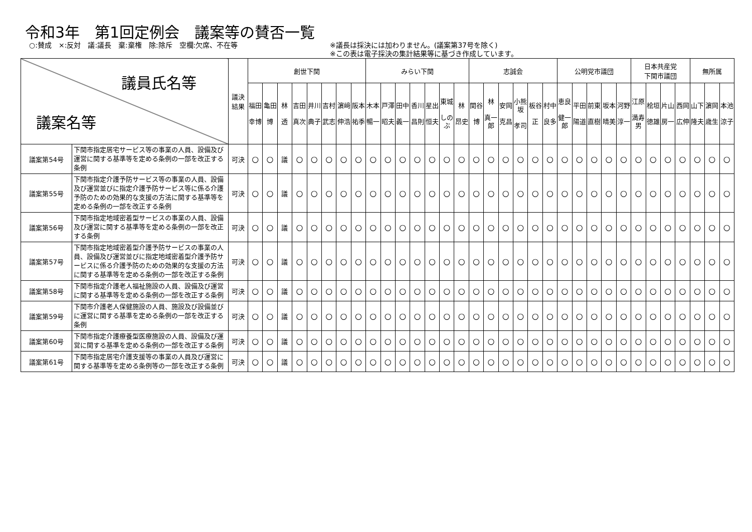令和3年　第1回定例会　議案等の賛否一覧
○:賛成　×:反対　議:議長　棄:棄権　除:除斥　空欄:欠席、不在等 ※議長は採決には加わりません。(議案第37号を除く)
※この表は電子採決の集計結果等に基づき作成しています。
| 議員氏名等 議案名等 | | 議決 結果 | 創世下関 | | | | | | | | みらい下関 | | | | | | | 志誠会 | | | | | | 公明党市議団 | | | | | 日本共産党 下関市議団 | | | | 無所属 | | |
| --- | --- | --- | --- | --- | --- | --- | --- | --- | --- | --- | --- | --- | --- | --- | --- | --- | --- | --- | --- | --- | --- | --- | --- | --- | --- | --- | --- | --- | --- | --- | --- | --- | --- | --- | --- |
| | | | 福田 幸博 | 亀田 博 | 林 透 | 吉田 真次 | 井川 典子 | 吉村 武志 | 濵﨑 伸浩 | 阪本 祐季 | 木本 暢一 | 戸澤 昭夫 | 田中 義一 | 香川 昌則 | 星出 恒夫 | 東城 しのぶ | 林 昂史 | 関谷 博 | 林 真一郎 | 安岡 克昌 | 小熊坂 孝司 | 板谷 正 | 村中 良多 | 恵良 健一郎 | 平田 陽道 | 前東 直樹 | 坂本 晴美 | 河野 淳一 | 江原 満寿男 | 桧垣 徳雄 | 片山 房一 | 西岡 広伸 | 山下 隆夫 | 濵岡 歳生 | 本池 涼子 |
| 議案第54号 | 下関市指定居宅サービス等の事業の人員、設備及び運営に関する基準等を定める条例の一部を改正する条例 | 可決 | ○ | ○ | 議 | ○ | ○ | ○ | ○ | ○ | ○ | ○ | ○ | ○ | ○ | ○ | ○ | ○ | ○ | ○ | ○ | ○ | ○ | ○ | ○ | ○ | ○ | ○ | ○ | ○ | ○ | ○ | ○ | ○ | ○ |
| 議案第55号 | 下関市指定介護予防サービス等の事業の人員、設備及び運営並びに指定介護予防サービス等に係る介護予防のための効果的な支援の方法に関する基準等を定める条例の一部を改正する条例 | 可決 | ○ | ○ | 議 | ○ | ○ | ○ | ○ | ○ | ○ | ○ | ○ | ○ | ○ | ○ | ○ | ○ | ○ | ○ | ○ | ○ | ○ | ○ | ○ | ○ | ○ | ○ | ○ | ○ | ○ | ○ | ○ | ○ | ○ |
| 議案第56号 | 下関市指定地域密着型サービスの事業の人員、設備及び運営に関する基準等を定める条例の一部を改正する条例 | 可決 | ○ | ○ | 議 | ○ | ○ | ○ | ○ | ○ | ○ | ○ | ○ | ○ | ○ | ○ | ○ | ○ | ○ | ○ | ○ | ○ | ○ | ○ | ○ | ○ | ○ | ○ | ○ | ○ | ○ | ○ | ○ | ○ | ○ |
| 議案第57号 | 下関市指定地域密着型介護予防サービスの事業の人員、設備及び運営並びに指定地域密着型介護予防サービスに係る介護予防のための効果的な支援の方法に関する基準等を定める条例の一部を改正する条例 | 可決 | ○ | ○ | 議 | ○ | ○ | ○ | ○ | ○ | ○ | ○ | ○ | ○ | ○ | ○ | ○ | ○ | ○ | ○ | ○ | ○ | ○ | ○ | ○ | ○ | ○ | ○ | ○ | ○ | ○ | ○ | ○ | ○ | ○ |
| 議案第58号 | 下関市指定介護老人福祉施設の人員、設備及び運営に関する基準等を定める条例の一部を改正する条例 | 可決 | ○ | ○ | 議 | ○ | ○ | ○ | ○ | ○ | ○ | ○ | ○ | ○ | ○ | ○ | ○ | ○ | ○ | ○ | ○ | ○ | ○ | ○ | ○ | ○ | ○ | ○ | ○ | ○ | ○ | ○ | ○ | ○ | ○ |
| 議案第59号 | 下関市介護老人保健施設の人員、施設及び設備並びに運営に関する基準を定める条例の一部を改正する条例 | 可決 | ○ | ○ | 議 | ○ | ○ | ○ | ○ | ○ | ○ | ○ | ○ | ○ | ○ | ○ | ○ | ○ | ○ | ○ | ○ | ○ | ○ | ○ | ○ | ○ | ○ | ○ | ○ | ○ | ○ | ○ | ○ | ○ | ○ |
| 議案第60号 | 下関市指定介護療養型医療施設の人員、設備及び運営に関する基準を定める条例の一部を改正する条例 | 可決 | ○ | ○ | 議 | ○ | ○ | ○ | ○ | ○ | ○ | ○ | ○ | ○ | ○ | ○ | ○ | ○ | ○ | ○ | ○ | ○ | ○ | ○ | ○ | ○ | ○ | ○ | ○ | ○ | ○ | ○ | ○ | ○ | ○ |
| 議案第61号 | 下関市指定居宅介護支援等の事業の人員及び運営に関する基準等を定める条例等の一部を改正する条例 | 可決 | ○ | ○ | 議 | ○ | ○ | ○ | ○ | ○ | ○ | ○ | ○ | ○ | ○ | ○ | ○ | ○ | ○ | ○ | ○ | ○ | ○ | ○ | ○ | ○ | ○ | ○ | ○ | ○ | ○ | ○ | ○ | ○ | ○ |